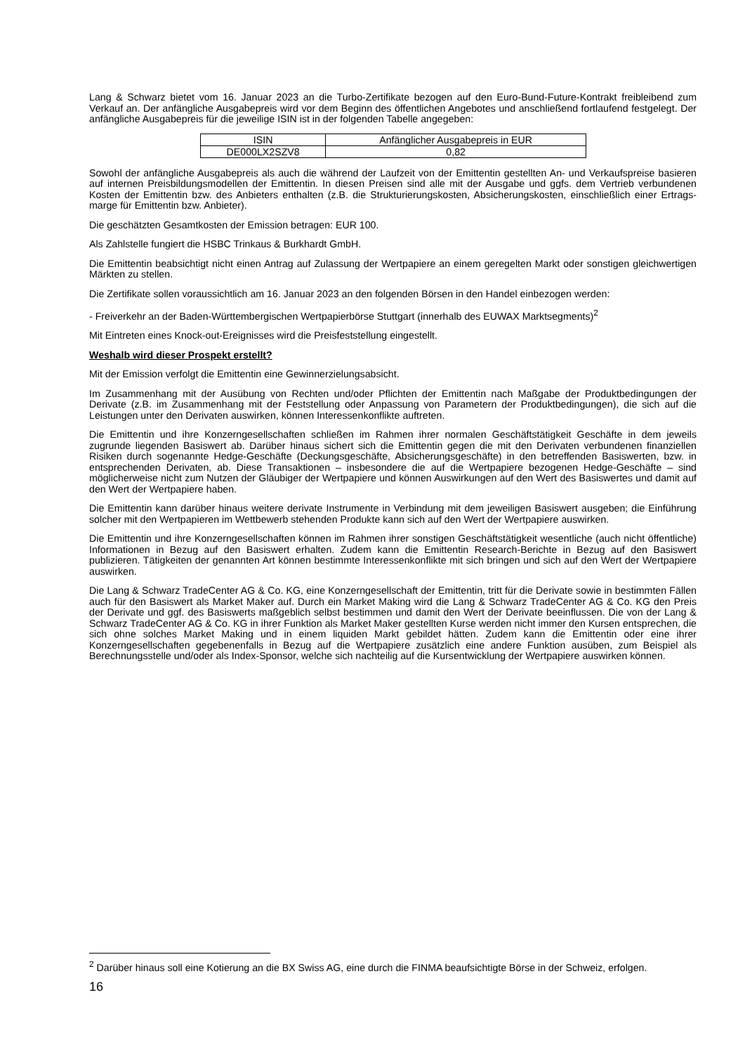Lang & Schwarz bietet vom 16. Januar 2023 an die Turbo-Zertifikate bezogen auf den Euro-Bund-Future-Kontrakt freibleibend zum Verkauf an. Der anfängliche Ausgabepreis wird vor dem Beginn des öffentlichen Angebotes und anschließend fortlaufend festgelegt. Der anfängliche Ausgabepreis für die jeweilige ISIN ist in der folgenden Tabelle angegeben:
| ISIN | Anfänglicher Ausgabepreis in EUR |
| DE000LX2SZV8 | 0,82 |
Sowohl der anfängliche Ausgabepreis als auch die während der Laufzeit von der Emittentin gestellten An- und Verkaufspreise basieren auf internen Preisbildungsmodellen der Emittentin. In diesen Preisen sind alle mit der Ausgabe und ggfs. dem Vertrieb verbundenen Kosten der Emittentin bzw. des Anbieters enthalten (z.B. die Strukturierungskosten, Absicherungskosten, einschließlich einer Ertrags-marge für Emittentin bzw. Anbieter).
Die geschätzten Gesamtkosten der Emission betragen: EUR 100.
Als Zahlstelle fungiert die HSBC Trinkaus & Burkhardt GmbH.
Die Emittentin beabsichtigt nicht einen Antrag auf Zulassung der Wertpapiere an einem geregelten Markt oder sonstigen gleichwertigen Märkten zu stellen.
Die Zertifikate sollen voraussichtlich am 16. Januar 2023 an den folgenden Börsen in den Handel einbezogen werden:
- Freiverkehr an der Baden-Württembergischen Wertpapierbörse Stuttgart (innerhalb des EUWAX Marktsegments)<sup>2</sup>
Mit Eintreten eines Knock-out-Ereignisses wird die Preisfeststellung eingestellt.
Weshalb wird dieser Prospekt erstellt?
Mit der Emission verfolgt die Emittentin eine Gewinnerzielungsabsicht.
Im Zusammenhang mit der Ausübung von Rechten und/oder Pflichten der Emittentin nach Maßgabe der Produktbedingungen der Derivate (z.B. im Zusammenhang mit der Feststellung oder Anpassung von Parametern der Produktbedingungen), die sich auf die Leistungen unter den Derivaten auswirken, können Interessenkonflikte auftreten.
Die Emittentin und ihre Konzerngesellschaften schließen im Rahmen ihrer normalen Geschäftstätigkeit Geschäfte in dem jeweils zugrunde liegenden Basiswert ab. Darüber hinaus sichert sich die Emittentin gegen die mit den Derivaten verbundenen finanziellen Risiken durch sogenannte Hedge-Geschäfte (Deckungsgeschäfte, Absicherungsgeschäfte) in den betreffenden Basiswerten, bzw. in entsprechenden Derivaten, ab. Diese Transaktionen – insbesondere die auf die Wertpapiere bezogenen Hedge-Geschäfte – sind möglicherweise nicht zum Nutzen der Gläubiger der Wertpapiere und können Auswirkungen auf den Wert des Basiswertes und damit auf den Wert der Wertpapiere haben.
Die Emittentin kann darüber hinaus weitere derivate Instrumente in Verbindung mit dem jeweiligen Basiswert ausgeben; die Einführung solcher mit den Wertpapieren im Wettbewerb stehenden Produkte kann sich auf den Wert der Wertpapiere auswirken.
Die Emittentin und ihre Konzerngesellschaften können im Rahmen ihrer sonstigen Geschäftstätigkeit wesentliche (auch nicht öffentliche) Informationen in Bezug auf den Basiswert erhalten. Zudem kann die Emittentin Research-Berichte in Bezug auf den Basiswert publizieren. Tätigkeiten der genannten Art können bestimmte Interessenkonflikte mit sich bringen und sich auf den Wert der Wertpapiere auswirken.
Die Lang & Schwarz TradeCenter AG & Co. KG, eine Konzerngesellschaft der Emittentin, tritt für die Derivate sowie in bestimmten Fällen auch für den Basiswert als Market Maker auf. Durch ein Market Making wird die Lang & Schwarz TradeCenter AG & Co. KG den Preis der Derivate und ggf. des Basiswerts maßgeblich selbst bestimmen und damit den Wert der Derivate beeinflussen. Die von der Lang & Schwarz TradeCenter AG & Co. KG in ihrer Funktion als Market Maker gestellten Kurse werden nicht immer den Kursen entsprechen, die sich ohne solches Market Making und in einem liquiden Markt gebildet hätten. Zudem kann die Emittentin oder eine ihrer Konzerngesellschaften gegebenenfalls in Bezug auf die Wertpapiere zusätzlich eine andere Funktion ausüben, zum Beispiel als Berechnungsstelle und/oder als Index-Sponsor, welche sich nachteilig auf die Kursentwicklung der Wertpapiere auswirken können.
<sup>2</sup> Darüber hinaus soll eine Kotierung an die BX Swiss AG, eine durch die FINMA beaufsichtigte Börse in der Schweiz, erfolgen.
16